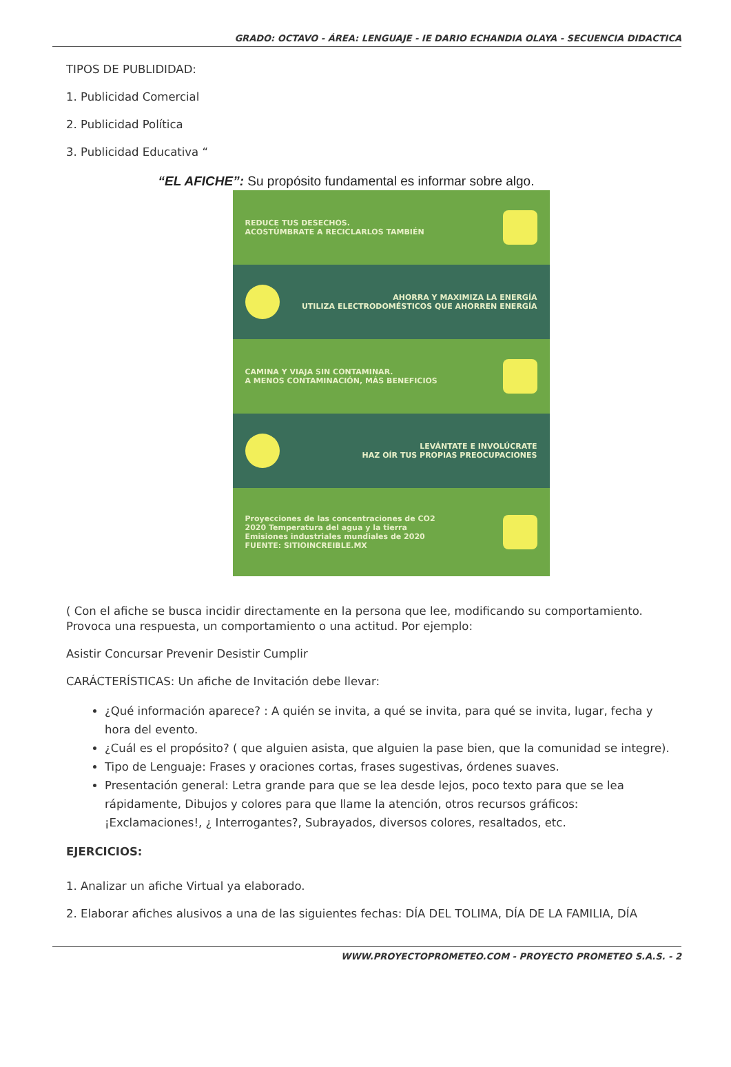GRADO: OCTAVO - ÁREA: LENGUAJE - IE DARIO ECHANDIA OLAYA - SECUENCIA DIDACTICA
TIPOS DE PUBLIDIDAD:
1. Publicidad Comercial
2. Publicidad Política
3. Publicidad Educativa “
“EL AFICHE”: Su propósito fundamental es informar sobre algo.
REDUCE TUS DESECHOS.
ACOSTÚMBRATE A RECICLARLOS TAMBIÉN
AHORRA Y MAXIMIZA LA ENERGÍA
UTILIZA ELECTRODOMÉSTICOS QUE AHORREN ENERGÍA
CAMINA Y VIAJA SIN CONTAMINAR.
A MENOS CONTAMINACIÓN, MÁS BENEFICIOS
LEVÁNTATE E INVOLÚCRATE
HAZ OÍR TUS PROPIAS PREOCUPACIONES
Proyecciones de las concentraciones de CO2
2020 Temperatura del agua y la tierra
Emisiones industriales mundiales de 2020
FUENTE: SITIOINCREIBLE.MX
( Con el afiche se busca incidir directamente en la persona que lee, modificando su comportamiento. Provoca una respuesta, un comportamiento o una actitud. Por ejemplo:
Asistir Concursar Prevenir Desistir Cumplir
CARÁCTERÍSTICAS: Un afiche de Invitación debe llevar:
¿Qué información aparece? : A quién se invita, a qué se invita, para qué se invita, lugar, fecha y hora del evento.
¿Cuál es el propósito? ( que alguien asista, que alguien la pase bien, que la comunidad se integre).
Tipo de Lenguaje: Frases y oraciones cortas, frases sugestivas, órdenes suaves.
Presentación general: Letra grande para que se lea desde lejos, poco texto para que se lea rápidamente, Dibujos y colores para que llame la atención, otros recursos gráficos: ¡Exclamaciones!, ¿ Interrogantes?, Subrayados, diversos colores, resaltados, etc.
EJERCICIOS:
1. Analizar un afiche Virtual ya elaborado.
2. Elaborar afiches alusivos a una de las siguientes fechas: DÍA DEL TOLIMA, DÍA DE LA FAMILIA, DÍA
WWW.PROYECTOPROMETEO.COM - PROYECTO PROMETEO S.A.S. - 2